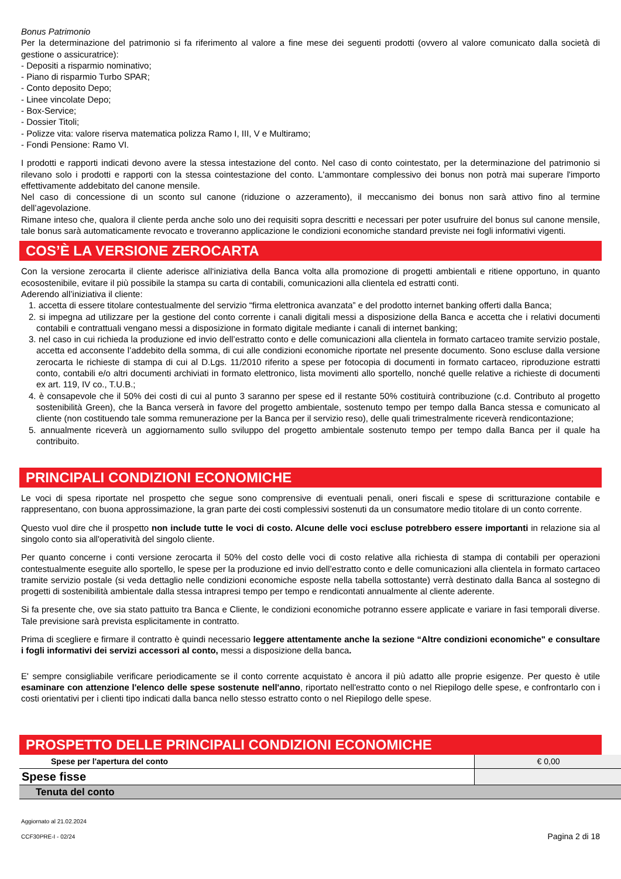Bonus Patrimonio
Per la determinazione del patrimonio si fa riferimento al valore a fine mese dei seguenti prodotti (ovvero al valore comunicato dalla società di gestione o assicuratrice):
- Depositi a risparmio nominativo;
- Piano di risparmio Turbo SPAR;
- Conto deposito Depo;
- Linee vincolate Depo;
- Box-Service;
- Dossier Titoli;
- Polizze vita: valore riserva matematica polizza Ramo I, III, V e Multiramo;
- Fondi Pensione: Ramo VI.
I prodotti e rapporti indicati devono avere la stessa intestazione del conto. Nel caso di conto cointestato, per la determinazione del patrimonio si rilevano solo i prodotti e rapporti con la stessa cointestazione del conto. L'ammontare complessivo dei bonus non potrà mai superare l'importo effettivamente addebitato del canone mensile.
Nel caso di concessione di un sconto sul canone (riduzione o azzeramento), il meccanismo dei bonus non sarà attivo fino al termine dell’agevolazione.
Rimane inteso che, qualora il cliente perda anche solo uno dei requisiti sopra descritti e necessari per poter usufruire del bonus sul canone mensile, tale bonus sarà automaticamente revocato e troveranno applicazione le condizioni economiche standard previste nei fogli informativi vigenti.
COS’È LA VERSIONE ZEROCARTA
Con la versione zerocarta il cliente aderisce all‘iniziativa della Banca volta alla promozione di progetti ambientali e ritiene opportuno, in quanto ecosostenibile, evitare il più possibile la stampa su carta di contabili, comunicazioni alla clientela ed estratti conti.
Aderendo all’iniziativa il cliente:
1. accetta di essere titolare contestualmente del servizio “firma elettronica avanzata” e del prodotto internet banking offerti dalla Banca;
2. si impegna ad utilizzare per la gestione del conto corrente i canali digitali messi a disposizione della Banca e accetta che i relativi documenti contabili e contrattuali vengano messi a disposizione in formato digitale mediante i canali di internet banking;
3. nel caso in cui richieda la produzione ed invio dell’estratto conto e delle comunicazioni alla clientela in formato cartaceo tramite servizio postale, accetta ed acconsente l’addebito della somma, di cui alle condizioni economiche riportate nel presente documento. Sono escluse dalla versione zerocarta le richieste di stampa di cui al D.Lgs. 11/2010 riferito a spese per fotocopia di documenti in formato cartaceo, riproduzione estratti conto, contabili e/o altri documenti archiviati in formato elettronico, lista movimenti allo sportello, nonché quelle relative a richieste di documenti ex art. 119, IV co., T.U.B.;
4. è consapevole che il 50% dei costi di cui al punto 3 saranno per spese ed il restante 50% costituirà contribuzione (c.d. Contributo al progetto sostenibilità Green), che la Banca verserà in favore del progetto ambientale, sostenuto tempo per tempo dalla Banca stessa e comunicato al cliente (non costituendo tale somma remunerazione per la Banca per il servizio reso), delle quali trimestralmente riceverà rendicontazione;
5. annualmente riceverà un aggiornamento sullo sviluppo del progetto ambientale sostenuto tempo per tempo dalla Banca per il quale ha contribuito.
PRINCIPALI CONDIZIONI ECONOMICHE
Le voci di spesa riportate nel prospetto che segue sono comprensive di eventuali penali, oneri fiscali e spese di scritturazione contabile e rappresentano, con buona approssimazione, la gran parte dei costi complessivi sostenuti da un consumatore medio titolare di un conto corrente.
Questo vuol dire che il prospetto non include tutte le voci di costo. Alcune delle voci escluse potrebbero essere importanti in relazione sia al singolo conto sia all'operatività del singolo cliente.
Per quanto concerne i conti versione zerocarta il 50% del costo delle voci di costo relative alla richiesta di stampa di contabili per operazioni contestualmente eseguite allo sportello, le spese per la produzione ed invio dell’estratto conto e delle comunicazioni alla clientela in formato cartaceo tramite servizio postale (si veda dettaglio nelle condizioni economiche esposte nella tabella sottostante) verrà destinato dalla Banca al sostegno di progetti di sostenibilità ambientale dalla stessa intrapresi tempo per tempo e rendicontati annualmente al cliente aderente.
Si fa presente che, ove sia stato pattuito tra Banca e Cliente, le condizioni economiche potranno essere applicate e variare in fasi temporali diverse. Tale previsione sarà prevista esplicitamente in contratto.
Prima di scegliere e firmare il contratto è quindi necessario leggere attentamente anche la sezione “Altre condizioni economiche" e consultare i fogli informativi dei servizi accessori al conto, messi a disposizione della banca.
E' sempre consigliabile verificare periodicamente se il conto corrente acquistato è ancora il più adatto alle proprie esigenze. Per questo è utile esaminare con attenzione l'elenco delle spese sostenute nell'anno, riportato nell'estratto conto o nel Riepilogo delle spese, e confrontarlo con i costi orientativi per i clienti tipo indicati dalla banca nello stesso estratto conto o nel Riepilogo delle spese.
PROSPETTO DELLE PRINCIPALI CONDIZIONI ECONOMICHE
| Spese per l'apertura del conto | € 0,00 |
| Spese fisse | |
| Tenuta del conto | |
Aggiornato al 21.02.2024
CCF30PRE-I - 02/24 Pagina 2 di 18